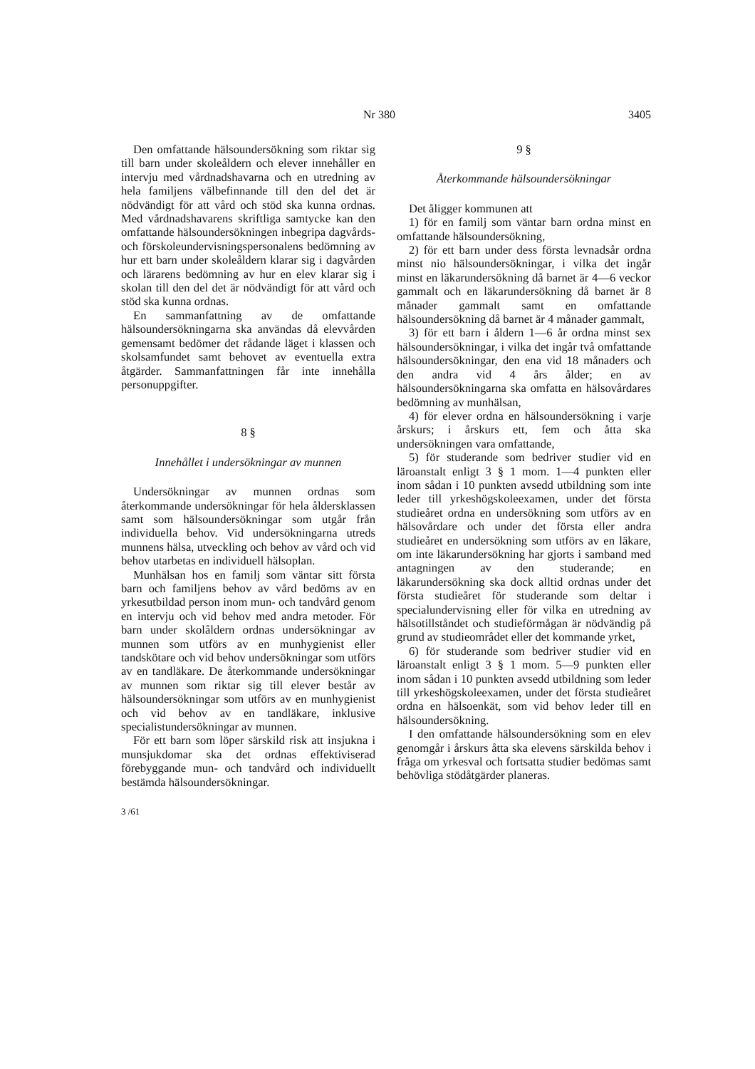Nr 380 3405
Den omfattande hälsoundersökning som riktar sig till barn under skoleåldern och elever innehåller en intervju med vårdnadshavarna och en utredning av hela familjens välbefinnande till den del det är nödvändigt för att vård och stöd ska kunna ordnas. Med vårdnadshavarens skriftliga samtycke kan den omfattande hälsoundersökningen inbegripa dagvårds- och förskoleundervisningspersonalens bedömning av hur ett barn under skoleåldern klarar sig i dagvården och lärarens bedömning av hur en elev klarar sig i skolan till den del det är nödvändigt för att vård och stöd ska kunna ordnas.
En sammanfattning av de omfattande hälsoundersökningarna ska användas då elevvården gemensamt bedömer det rådande läget i klassen och skolsamfundet samt behovet av eventuella extra åtgärder. Sammanfattningen får inte innehålla personuppgifter.
8 §
Innehållet i undersökningar av munnen
Undersökningar av munnen ordnas som återkommande undersökningar för hela åldersklassen samt som hälsoundersökningar som utgår från individuella behov. Vid undersökningarna utreds munnens hälsa, utveckling och behov av vård och vid behov utarbetas en individuell hälsoplan.
Munhälsan hos en familj som väntar sitt första barn och familjens behov av vård bedöms av en yrkesutbildad person inom mun- och tandvård genom en intervju och vid behov med andra metoder. För barn under skolåldern ordnas undersökningar av munnen som utförs av en munhygienist eller tandskötare och vid behov undersökningar som utförs av en tandläkare. De återkommande undersökningar av munnen som riktar sig till elever består av hälsoundersökningar som utförs av en munhygienist och vid behov av en tandläkare, inklusive specialistundersökningar av munnen.
För ett barn som löper särskild risk att insjukna i munsjukdomar ska det ordnas effektiviserad förebyggande mun- och tandvård och individuellt bestämda hälsoundersökningar.
3 /61
9 §
Återkommande hälsoundersökningar
Det åligger kommunen att
1) för en familj som väntar barn ordna minst en omfattande hälsoundersökning,
2) för ett barn under dess första levnadsår ordna minst nio hälsoundersökningar, i vilka det ingår minst en läkarundersökning då barnet är 4—6 veckor gammalt och en läkarundersökning då barnet är 8 månader gammalt samt en omfattande hälsoundersökning då barnet är 4 månader gammalt,
3) för ett barn i åldern 1—6 år ordna minst sex hälsoundersökningar, i vilka det ingår två omfattande hälsoundersökningar, den ena vid 18 månaders och den andra vid 4 års ålder; en av hälsoundersökningarna ska omfatta en hälsovårdares bedömning av munhälsan,
4) för elever ordna en hälsoundersökning i varje årskurs; i årskurs ett, fem och åtta ska undersökningen vara omfattande,
5) för studerande som bedriver studier vid en läroanstalt enligt 3 § 1 mom. 1—4 punkten eller inom sådan i 10 punkten avsedd utbildning som inte leder till yrkeshögskoleexamen, under det första studieåret ordna en undersökning som utförs av en hälsovårdare och under det första eller andra studieåret en undersökning som utförs av en läkare, om inte läkarundersökning har gjorts i samband med antagningen av den studerande; en läkarundersökning ska dock alltid ordnas under det första studieåret för studerande som deltar i specialundervisning eller för vilka en utredning av hälsotillståndet och studieförmågan är nödvändig på grund av studieområdet eller det kommande yrket,
6) för studerande som bedriver studier vid en läroanstalt enligt 3 § 1 mom. 5—9 punkten eller inom sådan i 10 punkten avsedd utbildning som leder till yrkeshögskoleexamen, under det första studieåret ordna en hälsoenkät, som vid behov leder till en hälsoundersökning.
I den omfattande hälsoundersökning som en elev genomgår i årskurs åtta ska elevens särskilda behov i fråga om yrkesval och fortsatta studier bedömas samt behövliga stödåtgärder planeras.